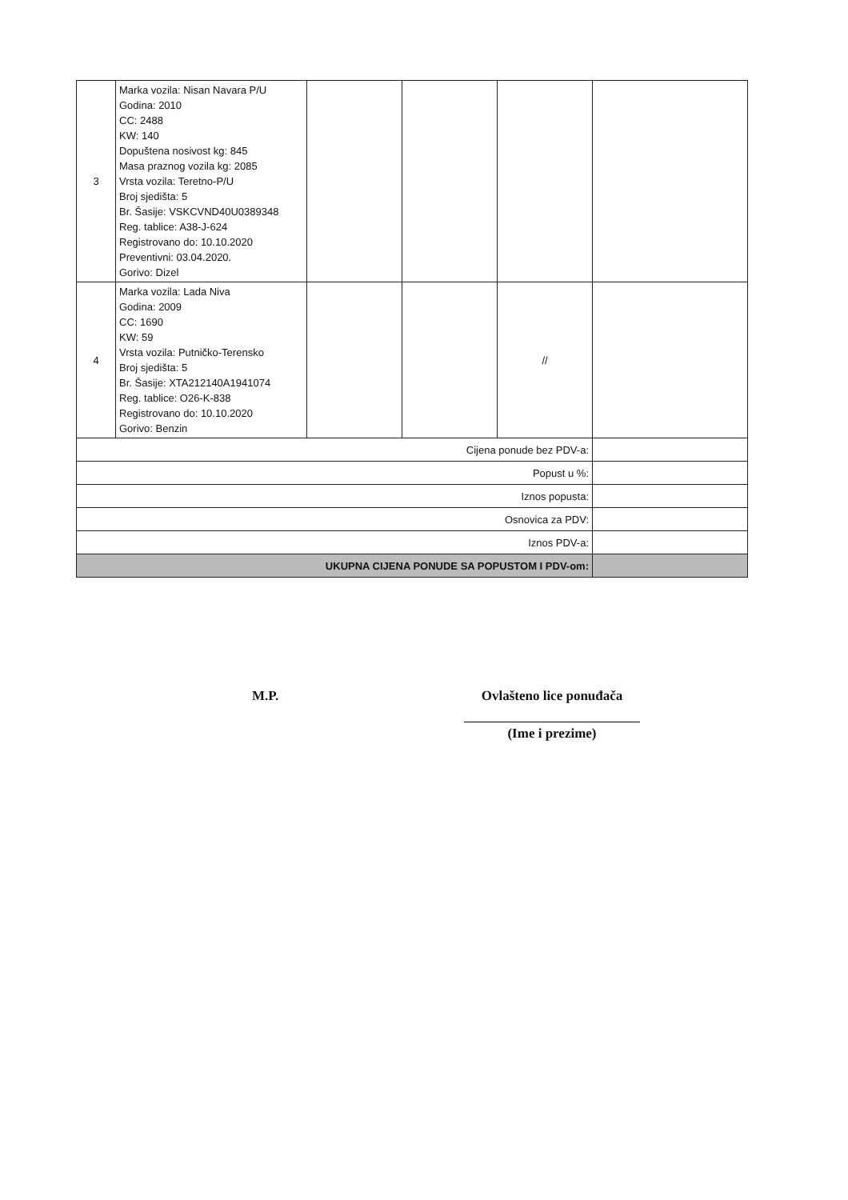| 3 | Marka vozila: Nisan Navara P/U Godina: 2010 CC: 2488 KW: 140 Dopuštena nosivost kg: 845 Masa praznog vozila kg: 2085 Vrsta vozila: Teretno-P/U Broj sjedišta: 5 Br. Šasije: VSKCVND40U0389348 Reg. tablice: A38-J-624 Registrovano do: 10.10.2020 Preventivni: 03.04.2020. Gorivo: Dizel | | | | |
| 4 | Marka vozila: Lada Niva Godina: 2009 CC: 1690 KW: 59 Vrsta vozila: Putničko-Terensko Broj sjedišta: 5 Br. Šasije: XTA212140A1941074 Reg. tablice: O26-K-838 Registrovano do: 10.10.2020 Gorivo: Benzin | | | // | |
| Cijena ponude bez PDV-a: | | | | | |
| Popust u %: | | | | | |
| Iznos popusta: | | | | | |
| Osnovica za PDV: | | | | | |
| Iznos PDV-a: | | | | | |
| UKUPNA CIJENA PONUDE SA POPUSTOM I PDV-om: | | | | | |
M.P.
Ovlašteno lice ponuđača
(Ime i prezime)